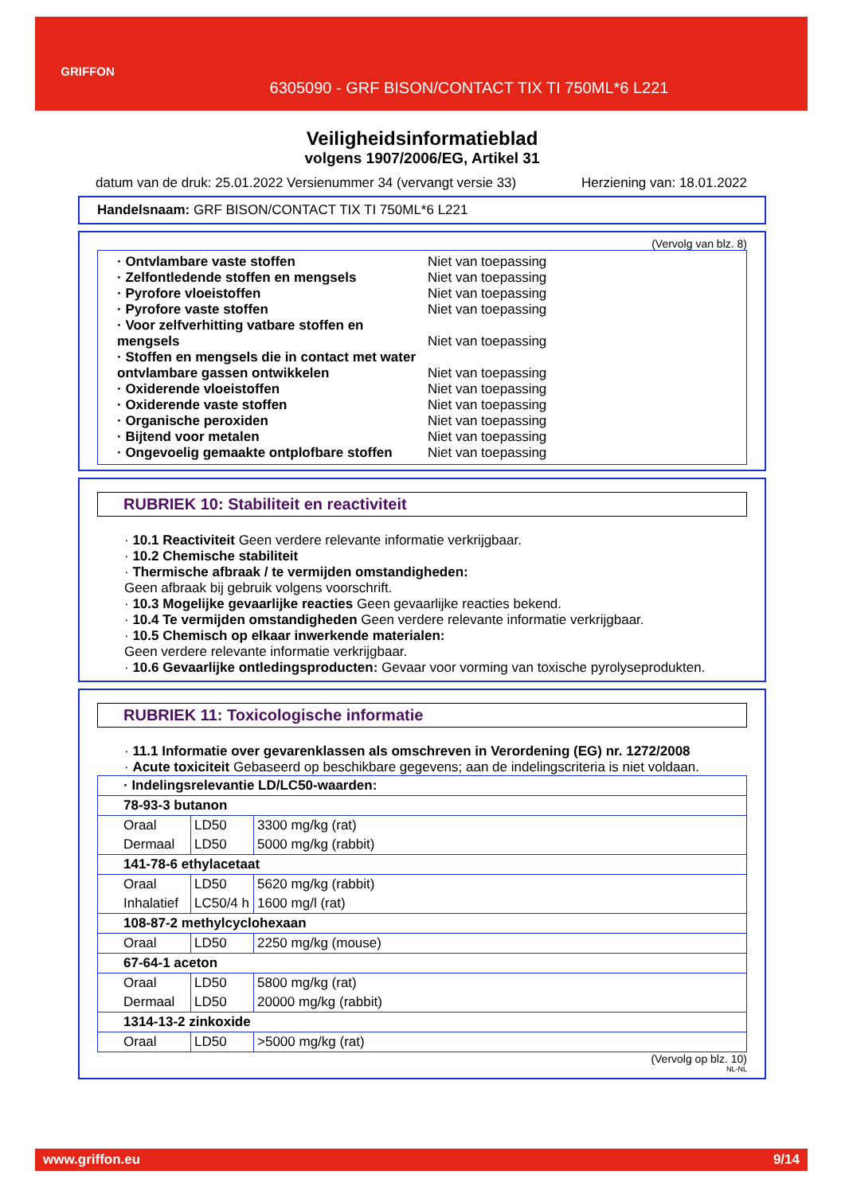GRIFFON
6305090 - GRF BISON/CONTACT TIX TI 750ML*6 L221
Veiligheidsinformatieblad
volgens 1907/2006/EG, Artikel 31
datum van de druk: 25.01.2022 Versienummer 34 (vervangt versie 33) Herziening van: 18.01.2022
Handelsnaam: GRF BISON/CONTACT TIX TI 750ML*6 L221
(Vervolg van blz. 8)
· Ontvlambare vaste stoffen Niet van toepassing
· Zelfontledende stoffen en mengsels Niet van toepassing
· Pyrofore vloeistoffen Niet van toepassing
· Pyrofore vaste stoffen Niet van toepassing
· Voor zelfverhitting vatbare stoffen en mengsels Niet van toepassing
· Stoffen en mengsels die in contact met water ontvlambare gassen ontwikkelen Niet van toepassing
· Oxiderende vloeistoffen Niet van toepassing
· Oxiderende vaste stoffen Niet van toepassing
· Organische peroxiden Niet van toepassing
· Bijtend voor metalen Niet van toepassing
· Ongevoelig gemaakte ontplofbare stoffen Niet van toepassing
RUBRIEK 10: Stabiliteit en reactiviteit
· 10.1 Reactiviteit Geen verdere relevante informatie verkrijgbaar.
· 10.2 Chemische stabiliteit
· Thermische afbraak / te vermijden omstandigheden:
Geen afbraak bij gebruik volgens voorschrift.
· 10.3 Mogelijke gevaarlijke reacties Geen gevaarlijke reacties bekend.
· 10.4 Te vermijden omstandigheden Geen verdere relevante informatie verkrijgbaar.
· 10.5 Chemisch op elkaar inwerkende materialen:
Geen verdere relevante informatie verkrijgbaar.
· 10.6 Gevaarlijke ontledingsproducten: Gevaar voor vorming van toxische pyrolyseprodukten.
RUBRIEK 11: Toxicologische informatie
· 11.1 Informatie over gevarenklassen als omschreven in Verordening (EG) nr. 1272/2008
· Acute toxiciteit Gebaseerd op beschikbare gegevens; aan de indelingscriteria is niet voldaan.
| · Indelingsrelevantie LD/LC50-waarden: | | |
| 78-93-3 butanon | | |
| Oraal | LD50 | 3300 mg/kg (rat) |
| Dermaal | LD50 | 5000 mg/kg (rabbit) |
| 141-78-6 ethylacetaat | | |
| Oraal | LD50 | 5620 mg/kg (rabbit) |
| Inhalatief | LC50/4 h | 1600 mg/l (rat) |
| 108-87-2 methylcyclohexaan | | |
| Oraal | LD50 | 2250 mg/kg (mouse) |
| 67-64-1 aceton | | |
| Oraal | LD50 | 5800 mg/kg (rat) |
| Dermaal | LD50 | 20000 mg/kg (rabbit) |
| 1314-13-2 zinkoxide | | |
| Oraal | LD50 | >5000 mg/kg (rat) |
(Vervolg op blz. 10)
NL-NL
www.griffon.eu 9/14